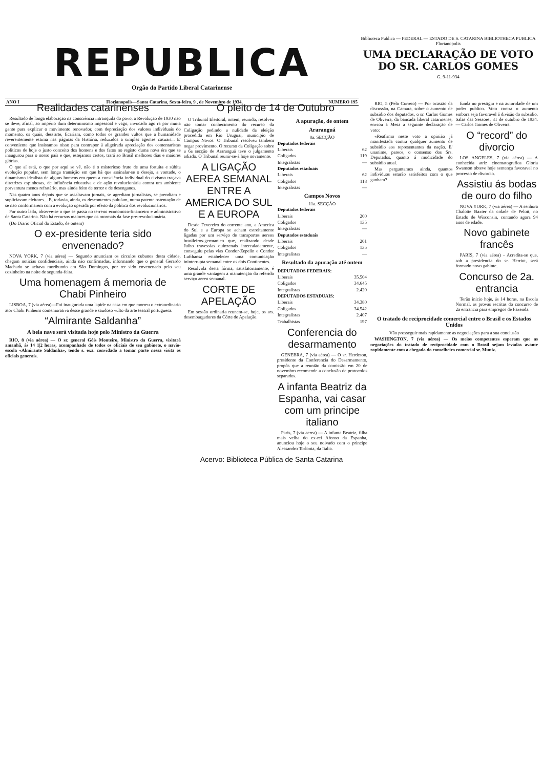REPUBLICA
Orgão do Partido Liberal Catarinense
ANO I Florianopolis—Santa Catarina, Sexta-feira, 9 , de Novembro de 1934 NUMERO 195
Biblioteca Publica — FEDERAL — ESTADO DE S. CATARINA BIBLIOTHECA PUBLICA Florianopolis
UMA DECLARAÇÃO DE VOTO DO SR. CARLOS GOMES
G. 9-11-934
Realidades catarinenses
Resultado de longa elaboração na consciência intranquila do povo, a Revolução de 1930 não se deve, afinal, ao império dum determinismo impessoal e vago, invocado ago ra por muita gente para explicar o movimento renovador, com depreciação dos valores individuais do momento, os quais, dess'arte, ficariam, como todos os grandes vultos que a humanidade reverentemente estima nas páginas da História, reduzidos a simples agentes casuais... E' conveniente que insistamos nisso para contrapor á aligeirada apreciação dos comentaristas políticos de hoje o justo conceito dos homens e dos fatos no registo duma nova éra que se inaugurou para o nosso país e que, estejamos certos, trará ao Brasil melhores dias e maiores glórias.
O que aí está, o que por aqui se vê, não é o misterioso fruto de uma fortuita e súbita evolução popular, sem longa transição em que há que assinalar-se o desejo, a vontade, o dinamismo idealista de alguns homens em quem a consciência individual do civismo traçava diretrizes espinhosas, de influência educativa e de ação revolucionária contra um ambiente porventura menos refratário, mas ainda feito de terror e de desenganos.
Nas quatro anos depois que se assaltavam jornais, se agrediam jornalistas, se prendiam e supliciavam eleitores... E, todavia, ainda, os descontentes pululam, numa patente ostentação de se não conformarem com a evolução operada por efeito da política dos revolucionários.
Por outro lado, observe-se o que se passa no terreno economico-financeiro e administrativo de Santa Catarina. Não há recursos maiores que os mormais da fase pre-revolucionária.
(Do Diario Oficial do Estado, de ontem)
O ex-presidente teria sido envenenado?
NOVA YORK, 7 (via aérea) — Segundo anunciam os circulos cubanos desta cidade, chegam noticias confidenciais, ainda não confirmadas, informando que o general Gerardo Machado se achava moribundo em São Domingos, por ter sido envenenado pelo seu cozinheiro na noite de segunda-feira.
Uma homenagem á memoria de Chabi Pinheiro
LISBOA, 7 (via aérea)—Foi inaugurada uma lapide na casa em que morreu o extraordinario ator Chabi Pinheiro comemorativa desse grande e saudoso vulto da arte teatral portuguesa.
“Almirante Saldanha”
A bela nave será visitada hoje pelo Ministro da Guerra
RIO, 8 (via aérea) — O sr. general Góis Monteiro, Ministro da Guerra, visitará amanhã, ás 14 1|2 horas, acompanhado de todos os oficiais de seu gabinete, o navio-escola «Almirante Saldanha», tendo s. exa. convidado a tomar parte nessa visita os oficiais generais.
O pleito de 14 de Outubro
O Tribunal Eleitoral, ontem, reunido, resolveu não tomar conhecimento do recurso da Coligação pedindo a nulidade da eleição procedida em Rio Uruguai, municipio de Campos Novos. O Tribunal resolveu tambem negar provimento. O recurso da Coligação sobre a 6a secção de Araranguá teve o julgamento adiado. O Tribunal reunir-se-á hoje novamente.
A LIGAÇÃO AEREA SEMANAL ENTRE A AMERICA DO SUL E A EUROPA
Desde Fevereiro do corrente ano, a America do Sul e a Europa se acham estreitamente ligadas por um serviço de transportes aereos brasileiros-germanico que, realizando desde Julho travessias quinzenais intercaladamente, conseguiu pelas vias Condor-Zepelin e Condor Lufthansa estabelecer uma comunicação ininterrupta semanal entre os dois Continentes.
Resolvida desta fórma, satisfatoriamente, é uma grande vantagem a manutenção do referido serviço aereo semanal.
CORTE DE APELAÇÃO
Em sessão ordinaria reunem-se, hoje, os srs. desembargadores da Côrte de Apelação.
A apuração, de ontem
Araranguá
8a. SECÇÃO
| Deputados federais | |
| --- | --- |
| Liberais | 62 |
| Coligados | 119 |
| Integralistas | — |
| Deputados estaduais | |
| Liberais | 62 |
| Coligados | 118 |
| Integralistas | — |
Campos Novos
11a. SECÇÃO
| Deputados federais | |
| --- | --- |
| Liberais | 200 |
| Coligados | 135 |
| Integralistas | — |
| Deputados estaduais | |
| Liberais | 201 |
| Coligados | 135 |
| Integralistas | — |
Resultado da apuração até ontem
| DEPUTADOS FEDERAIS: | |
| --- | --- |
| Liberais | 35.504 |
| Coligados | 34.645 |
| Integralistas | 2.420 |
| DEPUTADOS ESTADUAIS: | |
| Liberais | 34.380 |
| Coligados | 34.542 |
| Integralistas | 2.407 |
| Trabalhistas | 197 |
Conferencia do desarmamento
GENEBRA, 7 (via aérea) — O sr. Herdeson, presidente da Conferencia do Desarmamento, propôs que a reunião da comissão em 20 de novembro recomende a conclusão de protocolos separados.
A infanta Beatriz da Espanha, vai casar com um principe italiano
Paris, 7 (via aerea) — A infanta Beatriz, filha mais velha do ex-rei Afonso da Espanha, anunciou hoje o seu noivado com o principe Alessandro Torlonia, da Italia.
RIO, 5 (Pelo Correio) — Por ocasião da discussão, na Camara, sobre o aumento de subsidio dos deputados, o sr. Carlos Gomes de Oliveira, da bancada liberal catarinense, enviou á Mesa a seguinte declaração de voto:
«Reafirmo neste voto a opinião já manifestada contra qualquer aumento de subsidio aos representantes da nação. E' unanime, parece, o consenso dos Srs. Deputados, quanto á modicidade do subsidio atual.
Mas perguntamos ainda, quantos individuos estarão satisfeitos com o que ganham?
funda no prestigio e na autoridade de um poder publico. Voto contra o aumento embora seja favoravel á divisão do subsidio. Salas das Sessões, 31 de outubro de 1934. — Carlos Gomes de Oliveira.
O “record” do divorcio
LOS ANGELES, 7 (via aérea) — A conhecida atriz cinematografica Gloria Swanson obteve hoje sentença favoravel no processo de divorcio.
Assistiu ás bodas de ouro do filho
NOVA YORK, 7 (via aérea) — A senhora Chalotte Baxter da cidade de Peloit, no Estado de Wisconsin, contando agora 94 anos de edade.
Novo gabinete francês
PARIS, 7 (via aérea) - Acredita-se que, sob a presidencia do sr. Herriot, será formado novo gabinte.
Concurso de 2a. entrancia
Terão inicio hoje, ás 14 horas, na Escola Normal, as provas escritas do concurso de 2a entrancia para empregos de Fazenda.
O tratado de reciprocidade comercial entre o Brasil e os Estados Unidos
Vão prosseguir mais rapidamente as negociações para a sua conclusão
WASHINGTON, 7 (via aérea) — Os meios competentes esperam que as negociações do tratado de reciprocidade com o Brasil sejam levadas avante rapidamente com a chegada do conselheiro comercial sr. Muniz.
Acervo: Biblioteca Pública de Santa Catarina